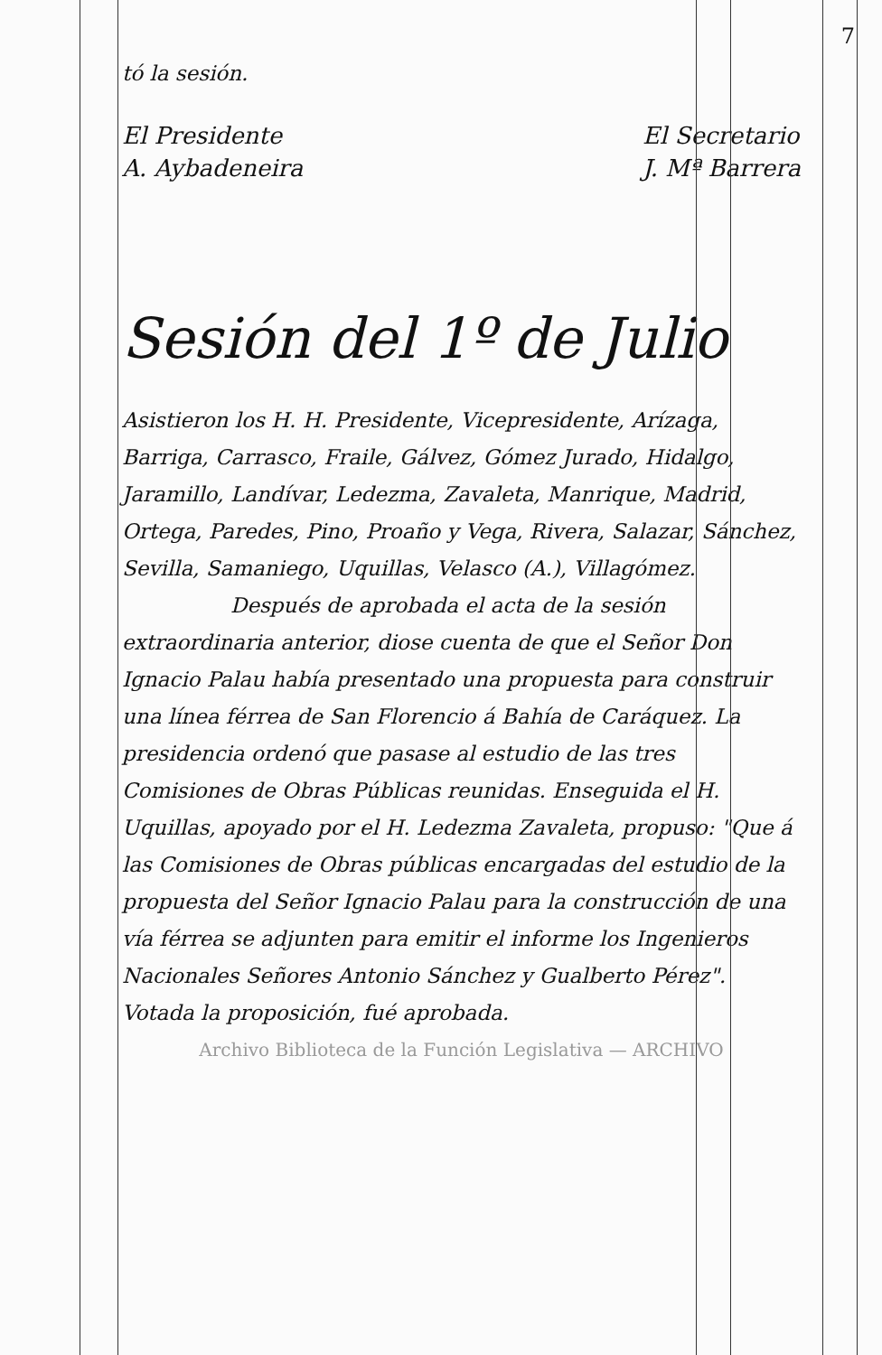7
tó la sesión.
El Presidente
A. Aybadeneira
El Secretario
J. Mª Barrera
Sesión del 1º de Julio
Asistieron los H. H. Presidente, Vicepresidente, Arízaga, Barriga, Carrasco, Fraile, Gálvez, Gómez Jurado, Hidalgo, Jaramillo, Landívar, Ledezma, Zavaleta, Manrique, Madrid, Ortega, Paredes, Pino, Proaño y Vega, Rivera, Salazar, Sánchez, Sevilla, Samaniego, Uquillas, Velasco (A.), Villagómez.
Después de aprobada el acta de la sesión extraordinaria anterior, diose cuenta de que el Señor Don Ignacio Palau había presentado una propuesta para construir una línea férrea de San Florencio á Bahía de Caráquez. La presidencia ordenó que pasase al estudio de las tres Comisiones de Obras Públicas reunidas. Enseguida el H. Uquillas, apoyado por el H. Ledezma Zavaleta, propuso: "Que á las Comisiones de Obras públicas encargadas del estudio de la propuesta del Señor Ignacio Palau para la construcción de una vía férrea se adjunten para emitir el informe los Ingenieros Nacionales Señores Antonio Sánchez y Gualberto Pérez". Votada la proposición, fué aprobada.
Archivo Biblioteca de la Función Legislativa — ARCHIVO